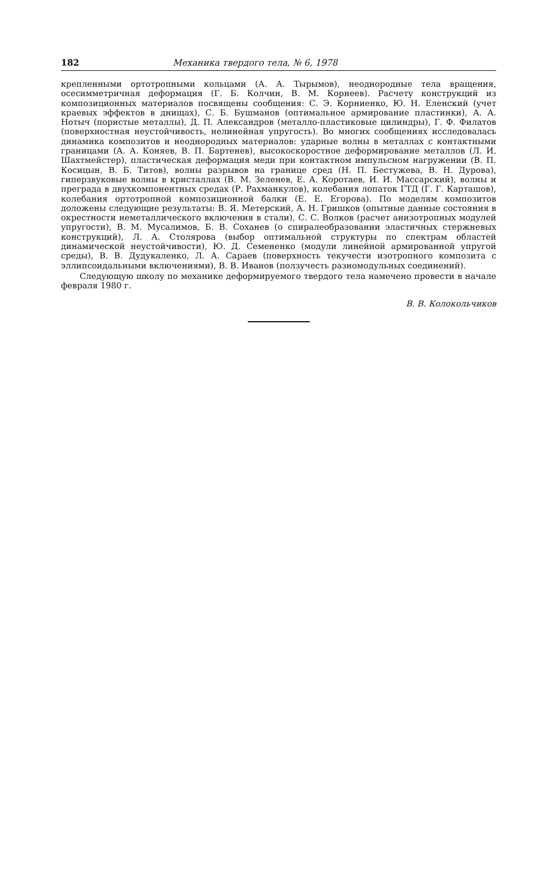182 Механика твердого тела, № 6, 1978
крепленными ортотропными кольцами (А. А. Тырымов), неоднородные тела вращения, осесимметричная деформация (Г. Б. Колчин, В. М. Корнеев). Расчету конструкций из композиционных материалов посвящены сообщения: С. Э. Корниенко, Ю. Н. Еленский (учет краевых эффектов в днищах), С. Б. Бушманов (оптимальное армирование пластинки), А. А. Нотыч (пористые металлы), Д. П. Александров (металло-пластиковые цилиндры), Г. Ф. Филатов (поверхностная неустойчивость, нелинейная упругость). Во многих сообщениях исследовалась динамика композитов и неоднородных материалов: ударные волны в металлах с контактными границами (А. А. Коняев, В. П. Бартенев), высокоскоростное деформирование металлов (Л. И. Шахтмейстер), пластическая деформация меди при контактном импульсном нагружении (В. П. Косицын, В. Б. Титов), волны разрывов на границе сред (Н. П. Бестужева, В. Н. Дурова), гиперзвуковые волны в кристаллах (В. М. Зеленев, Е. А. Коротаев, И. И. Массарский), волны и преграда в двухкомпонентных средах (Р. Рахманкулов), колебания лопаток ГТД (Г. Г. Карташов), колебания ортотропной композиционной балки (Е. Е. Егорова). По моделям композитов доложены следующие результаты: В. Я. Метерский, А. Н. Гришков (опытные данные состояния в окрестности неметаллического включения в стали), С. С. Волков (расчет анизотропных модулей упругости), В. М. Мусалимов, Б. В. Соханев (о спиралеобразовании эластичных стержневых конструкций), Л. А. Столярова (выбор оптимальной структуры по спектрам областей динамической неустойчивости), Ю. Д. Семененко (модули линейной армированной упругой среды), В. В. Дудукаленко, Л. А. Сараев (поверхность текучести изотропного композита с эллипсоидальными включениями), В. В. Иванов (ползучесть разномодульных соединений).
Следующую школу по механике деформируемого твердого тела намечено провести в начале февраля 1980 г.
В. В. Колокольчиков